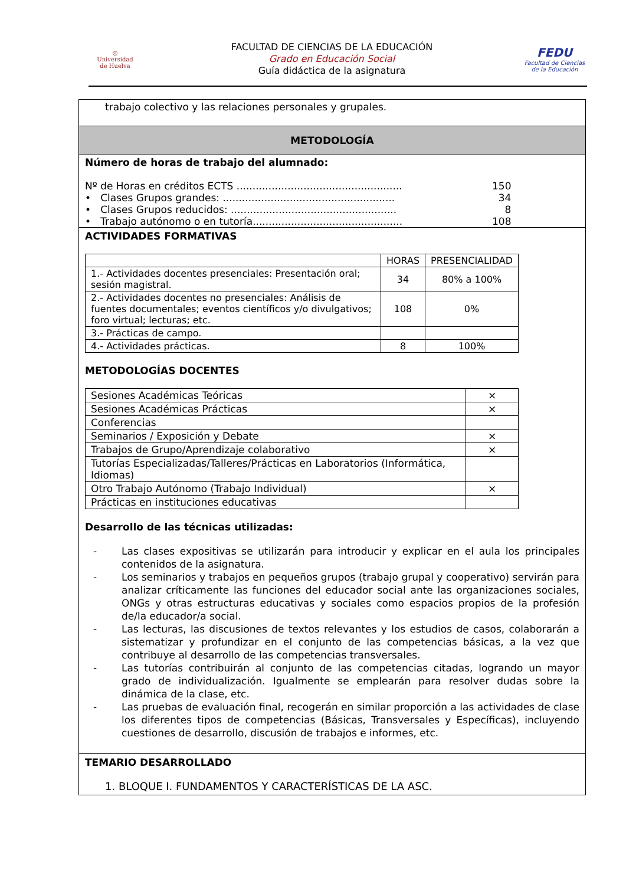◎
Universidad
de Huelva
FACULTAD DE CIENCIAS DE LA EDUCACIÓN
Grado en Educación Social
Guía didáctica de la asignatura
FEDU
Facultad de Ciencias
de la Educación
trabajo colectivo y las relaciones personales y grupales.
METODOLOGÍA
Número de horas de trabajo del alumnado:
Nº de Horas en créditos ECTS .................................................... 150
• Clases Grupos grandes: ...................................................... 34
• Clases Grupos reducidos: .................................................... 8
• Trabajo autónomo o en tutoría............................................... 108
ACTIVIDADES FORMATIVAS
| | HORAS | PRESENCIALIDAD |
| --- | --- | --- |
| 1.- Actividades docentes presenciales: Presentación oral; sesión magistral. | 34 | 80% a 100% |
| 2.- Actividades docentes no presenciales: Análisis de fuentes documentales; eventos científicos y/o divulgativos; foro virtual; lecturas; etc. | 108 | 0% |
| 3.- Prácticas de campo. | | |
| 4.- Actividades prácticas. | 8 | 100% |
METODOLOGÍAS DOCENTES
| Sesiones Académicas Teóricas | × |
| Sesiones Académicas Prácticas | × |
| Conferencias | |
| Seminarios / Exposición y Debate | × |
| Trabajos de Grupo/Aprendizaje colaborativo | × |
| Tutorías Especializadas/Talleres/Prácticas en Laboratorios (Informática, Idiomas) | |
| Otro Trabajo Autónomo (Trabajo Individual) | × |
| Prácticas en instituciones educativas | |
Desarrollo de las técnicas utilizadas:
- Las clases expositivas se utilizarán para introducir y explicar en el aula los principales contenidos de la asignatura.
- Los seminarios y trabajos en pequeños grupos (trabajo grupal y cooperativo) servirán para analizar críticamente las funciones del educador social ante las organizaciones sociales, ONGs y otras estructuras educativas y sociales como espacios propios de la profesión de/la educador/a social.
- Las lecturas, las discusiones de textos relevantes y los estudios de casos, colaborarán a sistematizar y profundizar en el conjunto de las competencias básicas, a la vez que contribuye al desarrollo de las competencias transversales.
- Las tutorías contribuirán al conjunto de las competencias citadas, logrando un mayor grado de individualización. Igualmente se emplearán para resolver dudas sobre la dinámica de la clase, etc.
- Las pruebas de evaluación final, recogerán en similar proporción a las actividades de clase los diferentes tipos de competencias (Básicas, Transversales y Específicas), incluyendo cuestiones de desarrollo, discusión de trabajos e informes, etc.
TEMARIO DESARROLLADO
1. BLOQUE I. FUNDAMENTOS Y CARACTERÍSTICAS DE LA ASC.